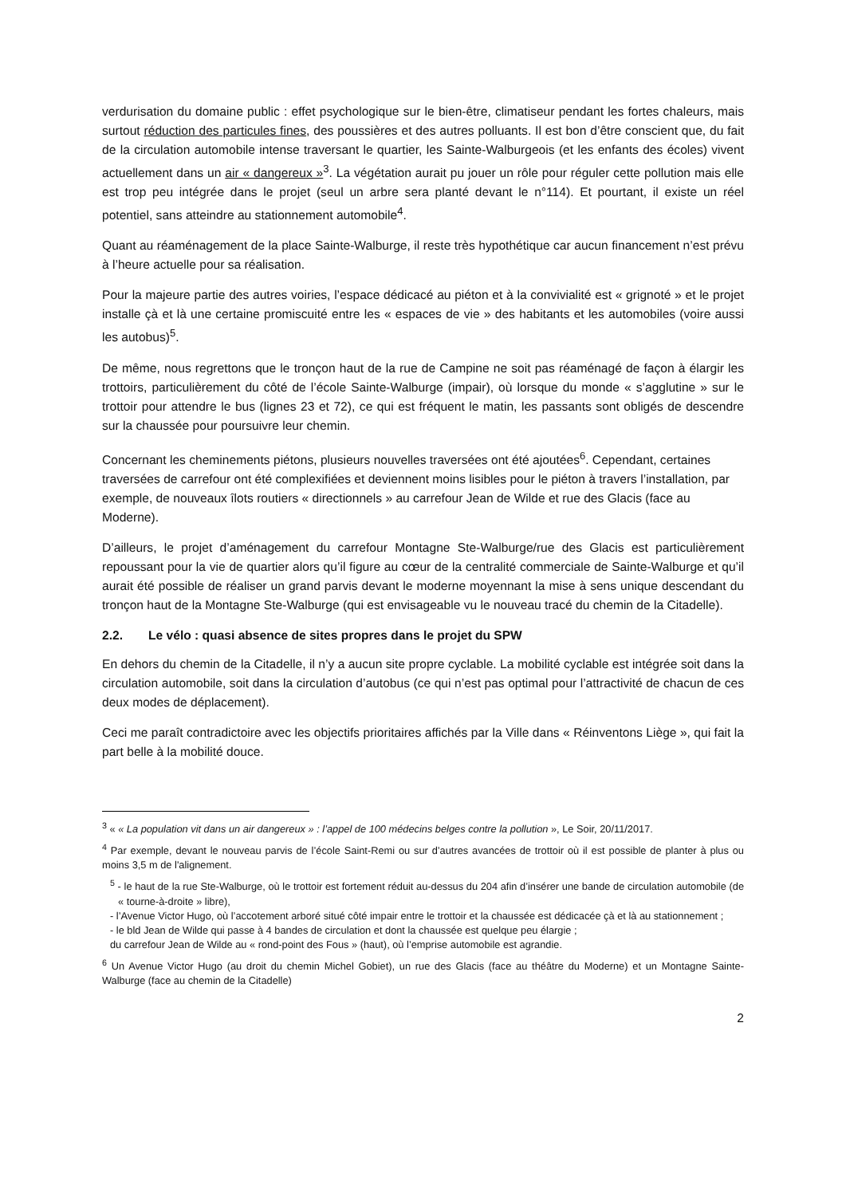verdurisation du domaine public : effet psychologique sur le bien-être, climatiseur pendant les fortes chaleurs, mais surtout réduction des particules fines, des poussières et des autres polluants. Il est bon d’être conscient que, du fait de la circulation automobile intense traversant le quartier, les Sainte-Walburgeois (et les enfants des écoles) vivent actuellement dans un air « dangereux »<sup>3</sup>. La végétation aurait pu jouer un rôle pour réguler cette pollution mais elle est trop peu intégrée dans le projet (seul un arbre sera planté devant le n°114). Et pourtant, il existe un réel potentiel, sans atteindre au stationnement automobile<sup>4</sup>.
Quant au réaménagement de la place Sainte-Walburge, il reste très hypothétique car aucun financement n’est prévu à l’heure actuelle pour sa réalisation.
Pour la majeure partie des autres voiries, l’espace dédicacé au piéton et à la convivialité est « grignoté » et le projet installe çà et là une certaine promiscuité entre les « espaces de vie » des habitants et les automobiles (voire aussi les autobus)<sup>5</sup>.
De même, nous regrettons que le tronçon haut de la rue de Campine ne soit pas réaménagé de façon à élargir les trottoirs, particulièrement du côté de l’école Sainte-Walburge (impair), où lorsque du monde « s’agglutine » sur le trottoir pour attendre le bus (lignes 23 et 72), ce qui est fréquent le matin, les passants sont obligés de descendre sur la chaussée pour poursuivre leur chemin.
Concernant les cheminements piétons, plusieurs nouvelles traversées ont été ajoutées<sup>6</sup>. Cependant, certaines traversées de carrefour ont été complexifiées et deviennent moins lisibles pour le piéton à travers l’installation, par exemple, de nouveaux îlots routiers « directionnels » au carrefour Jean de Wilde et rue des Glacis (face au Moderne).
D’ailleurs, le projet d’aménagement du carrefour Montagne Ste-Walburge/rue des Glacis est particulièrement repoussant pour la vie de quartier alors qu’il figure au cœur de la centralité commerciale de Sainte-Walburge et qu’il aurait été possible de réaliser un grand parvis devant le moderne moyennant la mise à sens unique descendant du tronçon haut de la Montagne Ste-Walburge (qui est envisageable vu le nouveau tracé du chemin de la Citadelle).
2.2. Le vélo : quasi absence de sites propres dans le projet du SPW
En dehors du chemin de la Citadelle, il n’y a aucun site propre cyclable. La mobilité cyclable est intégrée soit dans la circulation automobile, soit dans la circulation d’autobus (ce qui n’est pas optimal pour l’attractivité de chacun de ces deux modes de déplacement).
Ceci me paraît contradictoire avec les objectifs prioritaires affichés par la Ville dans « Réinventons Liège », qui fait la part belle à la mobilité douce.
<sup>3</sup> « « La population vit dans un air dangereux » : l’appel de 100 médecins belges contre la pollution », Le Soir, 20/11/2017.
<sup>4</sup> Par exemple, devant le nouveau parvis de l’école Saint-Remi ou sur d’autres avancées de trottoir où il est possible de planter à plus ou moins 3,5 m de l'alignement.
<sup>5</sup> - le haut de la rue Ste-Walburge, où le trottoir est fortement réduit au-dessus du 204 afin d’insérer une bande de circulation automobile (de « tourne-à-droite » libre),
- l’Avenue Victor Hugo, où l’accotement arboré situé côté impair entre le trottoir et la chaussée est dédicacée çà et là au stationnement ;
- le bld Jean de Wilde qui passe à 4 bandes de circulation et dont la chaussée est quelque peu élargie ;
du carrefour Jean de Wilde au « rond-point des Fous » (haut), où l’emprise automobile est agrandie.
<sup>6</sup> Un Avenue Victor Hugo (au droit du chemin Michel Gobiet), un rue des Glacis (face au théâtre du Moderne) et un Montagne Sainte-Walburge (face au chemin de la Citadelle)
2